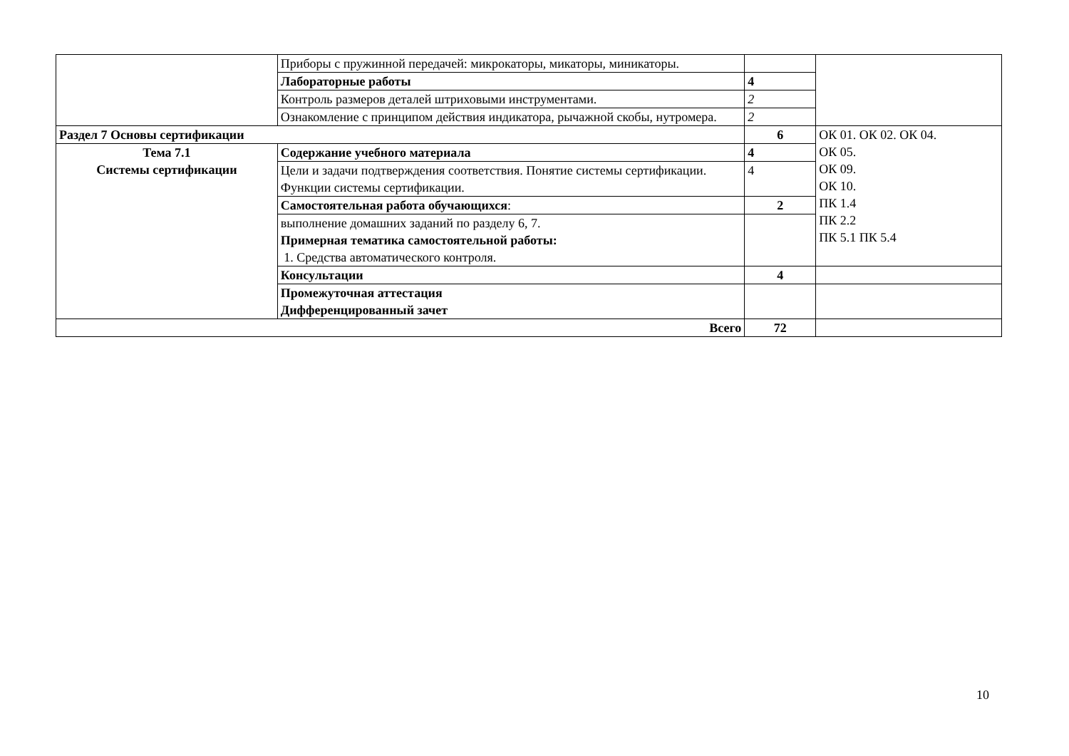| | Приборы с пружинной передачей: микрокаторы, микаторы, миникаторы. | | |
| | Лабораторные работы | 4 | |
| | Контроль размеров деталей штриховыми инструментами. | 2 | |
| | Ознакомление с принципом действия индикатора, рычажной скобы, нутромера. | 2 | |
| Раздел 7 Основы сертификации | | 6 | ОК 01. ОК 02. ОК 04. ОК 05. ОК 09. ОК 10. ПК 1.4 ПК 2.2 ПК 5.1 ПК 5.4 |
| Тема 7.1 Системы сертификации | Содержание учебного материала | 4 | |
| | Цели и задачи подтверждения соответствия. Понятие системы сертификации. Функции системы сертификации. | 4 | |
| | Самостоятельная работа обучающихся : | 2 | |
| | выполнение домашних заданий по разделу 6, 7. Примерная тематика самостоятельной работы: 1. Средства автоматического контроля. | | |
| | Консультации | 4 | |
| | Промежуточная аттестация Дифференцированный зачет | | |
| Всего | | 72 | |
10